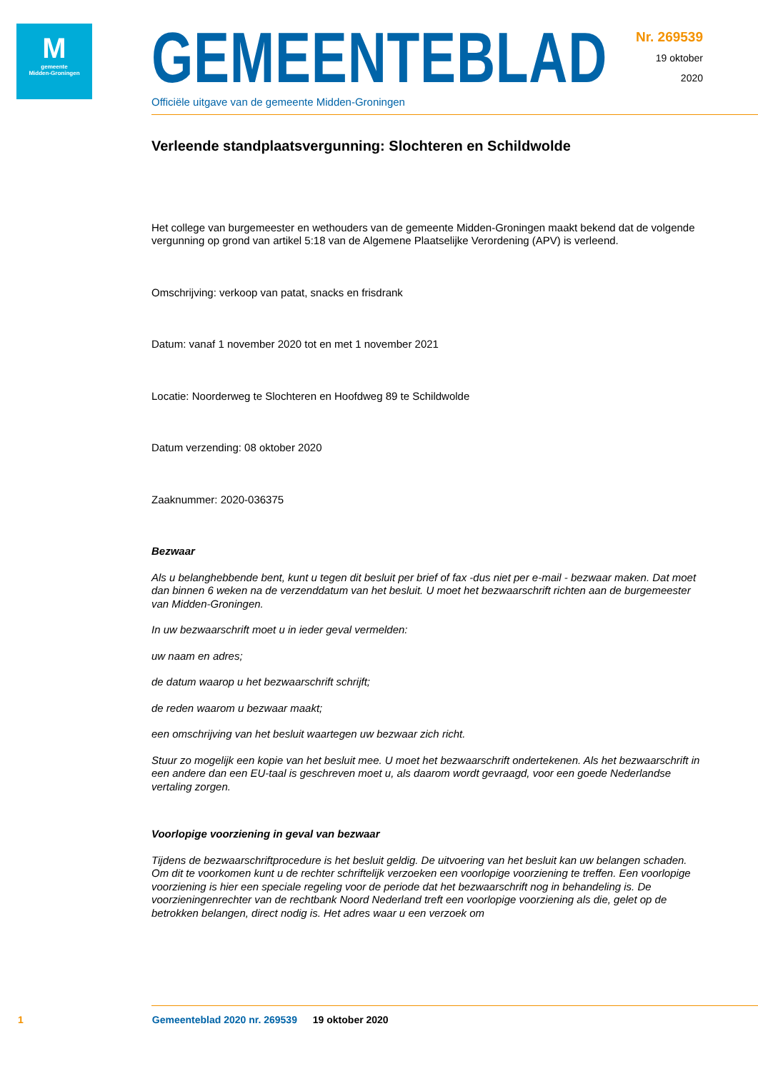M
gemeente
Midden-Groningen
GEMEENTEBLAD
Officiële uitgave van de gemeente Midden-Groningen
Nr. 269539
19 oktober
2020
Verleende standplaatsvergunning: Slochteren en Schildwolde
Het college van burgemeester en wethouders van de gemeente Midden-Groningen maakt bekend dat de volgende vergunning op grond van artikel 5:18 van de Algemene Plaatselijke Verordening (APV) is verleend.
Omschrijving: verkoop van patat, snacks en frisdrank
Datum: vanaf 1 november 2020 tot en met 1 november 2021
Locatie: Noorderweg te Slochteren en Hoofdweg 89 te Schildwolde
Datum verzending: 08 oktober 2020
Zaaknummer: 2020-036375
Bezwaar
Als u belanghebbende bent, kunt u tegen dit besluit per brief of fax -dus niet per e-mail - bezwaar maken. Dat moet dan binnen 6 weken na de verzenddatum van het besluit. U moet het bezwaarschrift richten aan de burgemeester van Midden-Groningen.
In uw bezwaarschrift moet u in ieder geval vermelden:
uw naam en adres;
de datum waarop u het bezwaarschrift schrijft;
de reden waarom u bezwaar maakt;
een omschrijving van het besluit waartegen uw bezwaar zich richt.
Stuur zo mogelijk een kopie van het besluit mee. U moet het bezwaarschrift ondertekenen. Als het bezwaarschrift in een andere dan een EU-taal is geschreven moet u, als daarom wordt gevraagd, voor een goede Nederlandse vertaling zorgen.
Voorlopige voorziening in geval van bezwaar
Tijdens de bezwaarschriftprocedure is het besluit geldig. De uitvoering van het besluit kan uw belangen schaden. Om dit te voorkomen kunt u de rechter schriftelijk verzoeken een voorlopige voorziening te treffen. Een voorlopige voorziening is hier een speciale regeling voor de periode dat het bezwaarschrift nog in behandeling is. De voorzieningenrechter van de rechtbank Noord Nederland treft een voorlopige voorziening als die, gelet op de betrokken belangen, direct nodig is. Het adres waar u een verzoek om
1 Gemeenteblad 2020 nr. 269539 19 oktober 2020